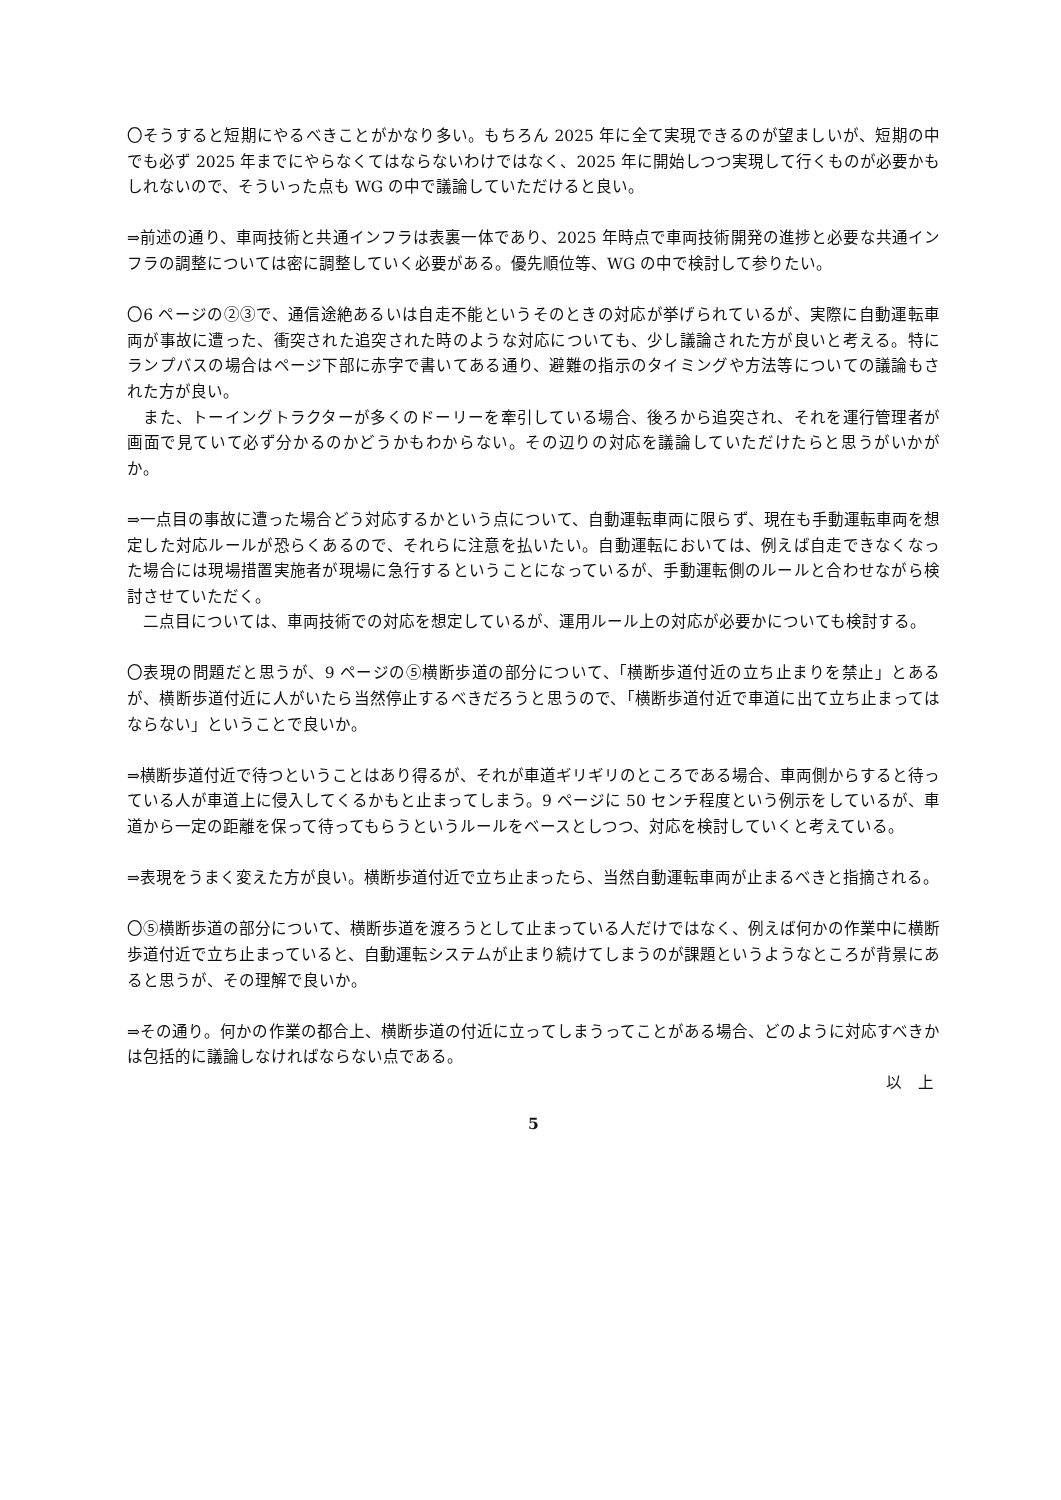〇そうすると短期にやるべきことがかなり多い。もちろん 2025 年に全て実現できるのが望ましいが、短期の中でも必ず 2025 年までにやらなくてはならないわけではなく、2025 年に開始しつつ実現して行くものが必要かもしれないので、そういった点も WG の中で議論していただけると良い。
⇒前述の通り、車両技術と共通インフラは表裏一体であり、2025 年時点で車両技術開発の進捗と必要な共通インフラの調整については密に調整していく必要がある。優先順位等、WG の中で検討して参りたい。
〇6 ページの②③で、通信途絶あるいは自走不能というそのときの対応が挙げられているが、実際に自動運転車両が事故に遭った、衝突された追突された時のような対応についても、少し議論された方が良いと考える。特にランプバスの場合はページ下部に赤字で書いてある通り、避難の指示のタイミングや方法等についての議論もされた方が良い。
　また、トーイングトラクターが多くのドーリーを牽引している場合、後ろから追突され、それを運行管理者が画面で見ていて必ず分かるのかどうかもわからない。その辺りの対応を議論していただけたらと思うがいかがか。
⇒一点目の事故に遭った場合どう対応するかという点について、自動運転車両に限らず、現在も手動運転車両を想定した対応ルールが恐らくあるので、それらに注意を払いたい。自動運転においては、例えば自走できなくなった場合には現場措置実施者が現場に急行するということになっているが、手動運転側のルールと合わせながら検討させていただく。
　二点目については、車両技術での対応を想定しているが、運用ルール上の対応が必要かについても検討する。
〇表現の問題だと思うが、9 ページの⑤横断歩道の部分について、「横断歩道付近の立ち止まりを禁止」とあるが、横断歩道付近に人がいたら当然停止するべきだろうと思うので、「横断歩道付近で車道に出て立ち止まってはならない」ということで良いか。
⇒横断歩道付近で待つということはあり得るが、それが車道ギリギリのところである場合、車両側からすると待っている人が車道上に侵入してくるかもと止まってしまう。9 ページに 50 センチ程度という例示をしているが、車道から一定の距離を保って待ってもらうというルールをベースとしつつ、対応を検討していくと考えている。
⇒表現をうまく変えた方が良い。横断歩道付近で立ち止まったら、当然自動運転車両が止まるべきと指摘される。
〇⑤横断歩道の部分について、横断歩道を渡ろうとして止まっている人だけではなく、例えば何かの作業中に横断歩道付近で立ち止まっていると、自動運転システムが止まり続けてしまうのが課題というようなところが背景にあると思うが、その理解で良いか。
⇒その通り。何かの作業の都合上、横断歩道の付近に立ってしまうってことがある場合、どのように対応すべきかは包括的に議論しなければならない点である。
以　上
5